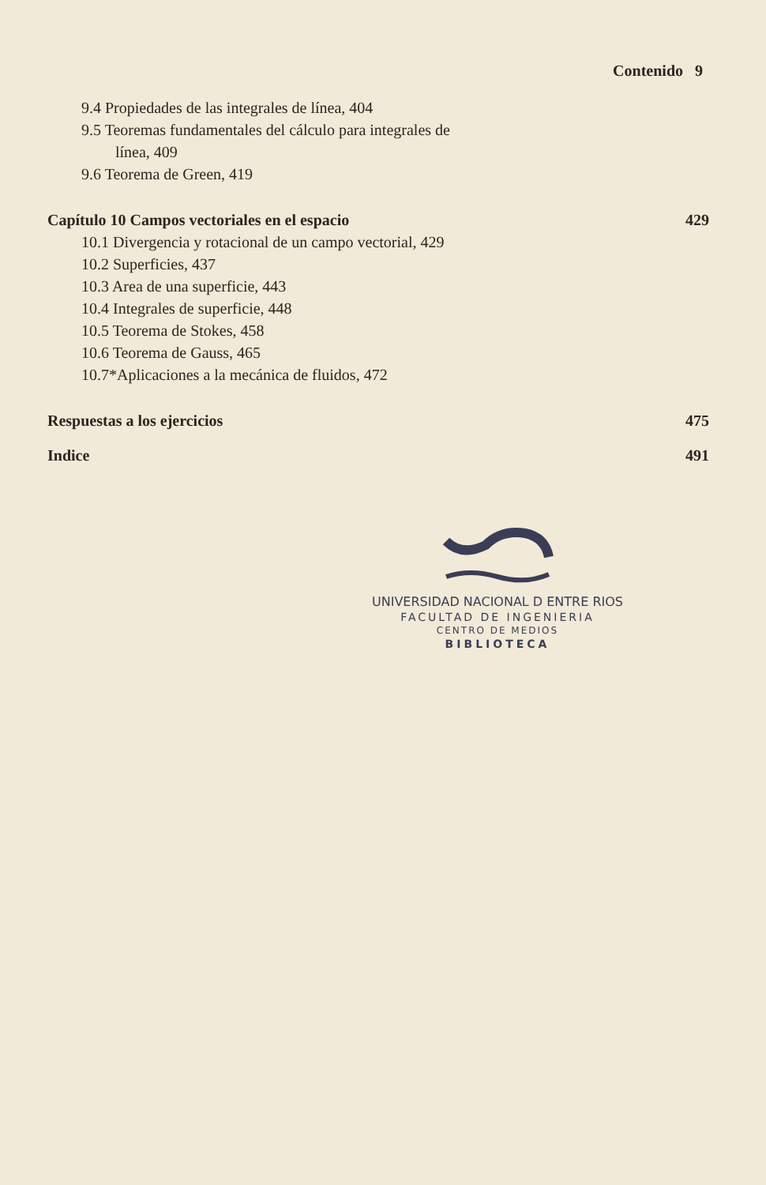Contenido 9
9.4 Propiedades de las integrales de línea, 404
9.5 Teoremas fundamentales del cálculo para integrales de
línea, 409
9.6 Teorema de Green, 419
Capítulo 10 Campos vectoriales en el espacio 429
10.1 Divergencia y rotacional de un campo vectorial, 429
10.2 Superficies, 437
10.3 Area de una superficie, 443
10.4 Integrales de superficie, 448
10.5 Teorema de Stokes, 458
10.6 Teorema de Gauss, 465
10.7*Aplicaciones a la mecánica de fluidos, 472
Respuestas a los ejercicios 475
Indice 491
UNIVERSIDAD NACIONAL D ENTRE RIOS
FACULTAD DE INGENIERIA
CENTRO DE MEDIOS
BIBLIOTECA